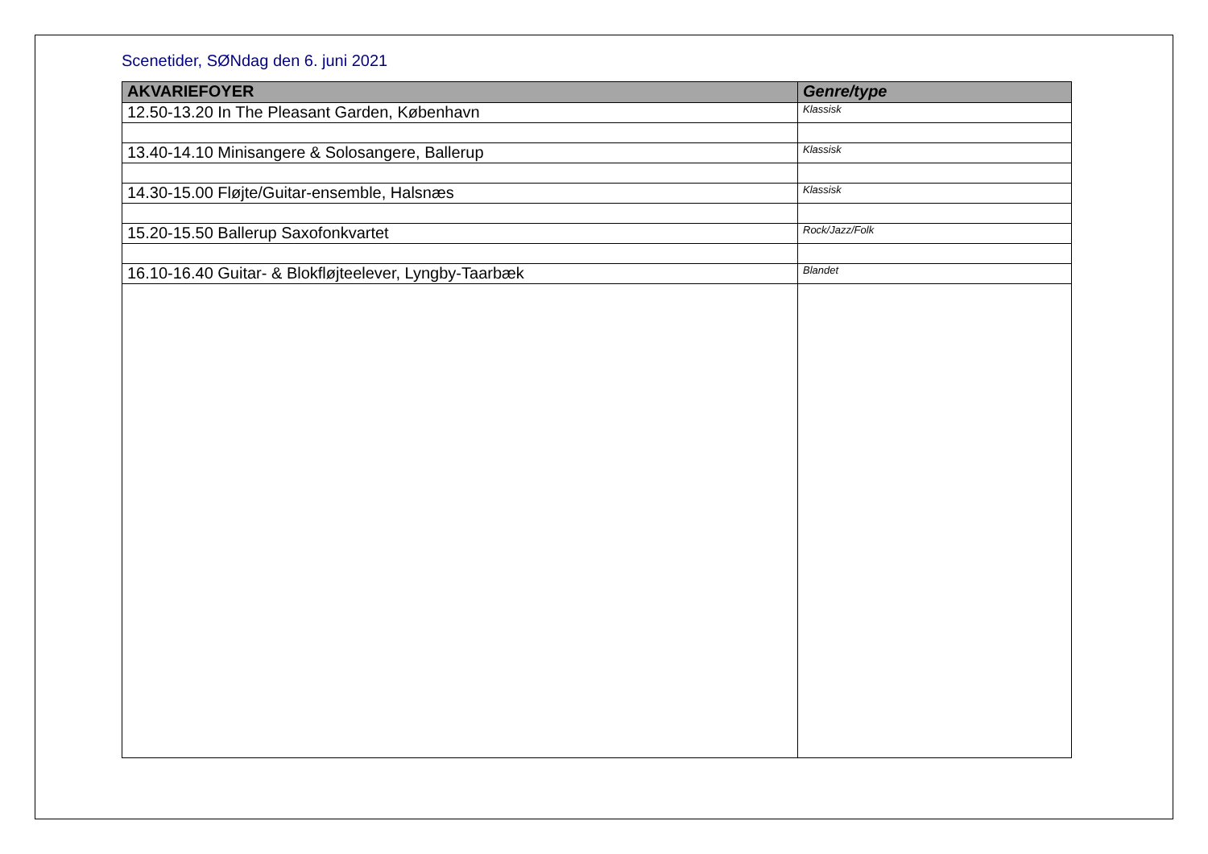Scenetider, SØNdag den 6. juni 2021
| AKVARIEFOYER | Genre/type |
| --- | --- |
| 12.50-13.20 In The Pleasant Garden, København | Klassisk |
| 13.40-14.10 Minisangere & Solosangere, Ballerup | Klassisk |
| 14.30-15.00 Fløjte/Guitar-ensemble, Halsnæs | Klassisk |
| 15.20-15.50 Ballerup Saxofonkvartet | Rock/Jazz/Folk |
| 16.10-16.40 Guitar- & Blokfløjteelever, Lyngby-Taarbæk | Blandet |